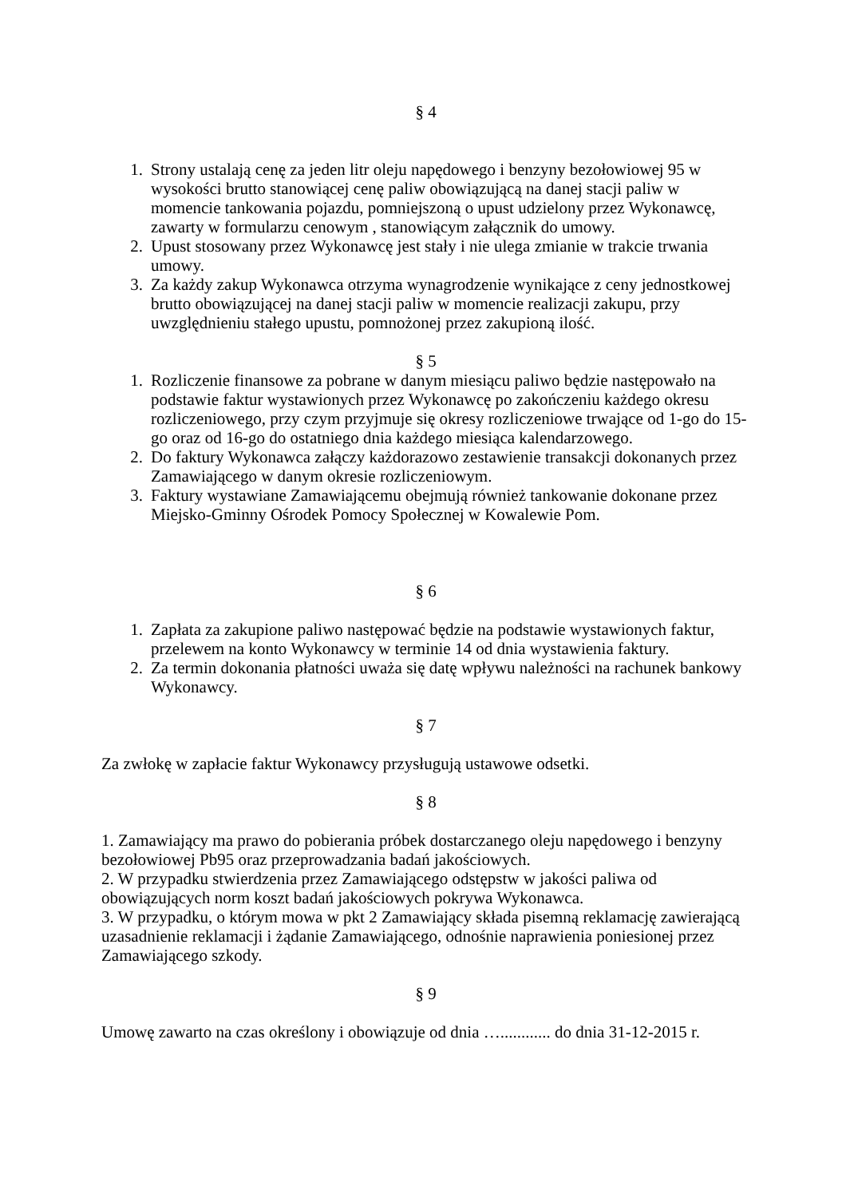§ 4
1. Strony ustalają cenę za jeden litr oleju napędowego i benzyny bezołowiowej 95 w wysokości brutto stanowiącej cenę paliw obowiązującą na danej stacji paliw w momencie tankowania pojazdu, pomniejszoną o upust udzielony przez Wykonawcę, zawarty w formularzu cenowym , stanowiącym załącznik do umowy.
2. Upust stosowany przez Wykonawcę jest stały i nie ulega zmianie w trakcie trwania umowy.
3. Za każdy zakup Wykonawca otrzyma wynagrodzenie wynikające z ceny jednostkowej brutto obowiązującej na danej stacji paliw w momencie realizacji zakupu, przy uwzględnieniu stałego upustu, pomnożonej przez zakupioną ilość.
§ 5
1. Rozliczenie finansowe za pobrane w danym miesiącu paliwo będzie następowało na podstawie faktur wystawionych przez Wykonawcę po zakończeniu każdego okresu rozliczeniowego, przy czym przyjmuje się okresy rozliczeniowe trwające od 1-go do 15-go oraz od 16-go do ostatniego dnia każdego miesiąca kalendarzowego.
2. Do faktury Wykonawca załączy każdorazowo zestawienie transakcji dokonanych przez Zamawiającego w danym okresie rozliczeniowym.
3. Faktury wystawiane Zamawiającemu obejmują również tankowanie dokonane przez Miejsko-Gminny Ośrodek Pomocy Społecznej w Kowalewie Pom.
§ 6
1. Zapłata za zakupione paliwo następować będzie na podstawie wystawionych faktur, przelewem na konto Wykonawcy w terminie 14 od dnia wystawienia faktury.
2. Za termin dokonania płatności uważa się datę wpływu należności na rachunek bankowy Wykonawcy.
§ 7
Za zwłokę w zapłacie faktur Wykonawcy przysługują ustawowe odsetki.
§ 8
1. Zamawiający ma prawo do pobierania próbek dostarczanego oleju napędowego i benzyny bezołowiowej Pb95 oraz przeprowadzania badań jakościowych.
2. W przypadku stwierdzenia przez Zamawiającego odstępstw w jakości paliwa od obowiązujących norm koszt badań jakościowych pokrywa Wykonawca.
3. W przypadku, o którym mowa w pkt 2 Zamawiający składa pisemną reklamację zawierającą uzasadnienie reklamacji i żądanie Zamawiającego, odnośnie naprawienia poniesionej przez Zamawiającego szkody.
§ 9
Umowę zawarto na czas określony i obowiązuje od dnia …............ do dnia 31-12-2015 r.